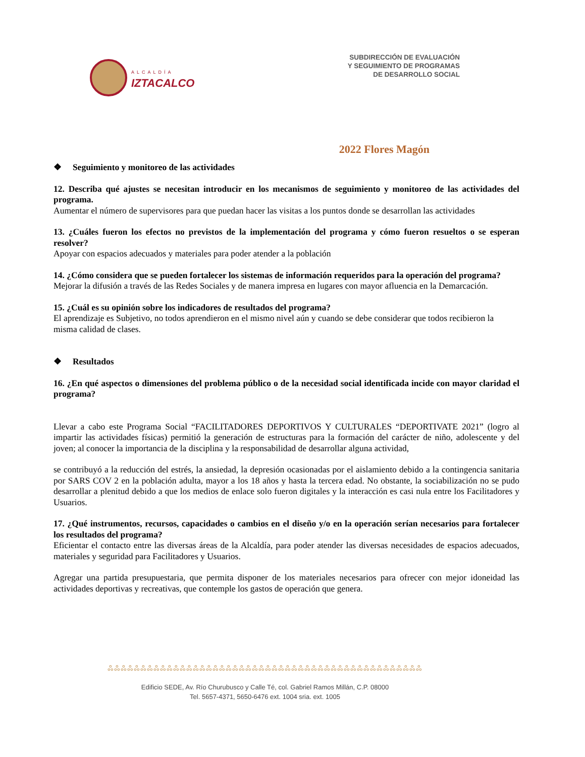ALCALDÍA
IZTACALCO
SUBDIRECCIÓN DE EVALUACIÓN
Y SEGUIMIENTO DE PROGRAMAS
DE DESARROLLO SOCIAL
2022 Flores Magón
❖ Seguimiento y monitoreo de las actividades
12. Describa qué ajustes se necesitan introducir en los mecanismos de seguimiento y monitoreo de las actividades del programa.
Aumentar el número de supervisores para que puedan hacer las visitas a los puntos donde se desarrollan las actividades
13. ¿Cuáles fueron los efectos no previstos de la implementación del programa y cómo fueron resueltos o se esperan resolver?
Apoyar con espacios adecuados y materiales para poder atender a la población
14. ¿Cómo considera que se pueden fortalecer los sistemas de información requeridos para la operación del programa?
Mejorar la difusión a través de las Redes Sociales y de manera impresa en lugares con mayor afluencia en la Demarcación.
15. ¿Cuál es su opinión sobre los indicadores de resultados del programa?
El aprendizaje es Subjetivo, no todos aprendieron en el mismo nivel aún y cuando se debe considerar que todos recibieron la misma calidad de clases.
❖ Resultados
16. ¿En qué aspectos o dimensiones del problema público o de la necesidad social identificada incide con mayor claridad el programa?
Llevar a cabo este Programa Social “FACILITADORES DEPORTIVOS Y CULTURALES “DEPORTIVATE 2021” (logro al impartir las actividades físicas) permitió la generación de estructuras para la formación del carácter de niño, adolescente y del joven; al conocer la importancia de la disciplina y la responsabilidad de desarrollar alguna actividad,
se contribuyó a la reducción del estrés, la ansiedad, la depresión ocasionadas por el aislamiento debido a la contingencia sanitaria por SARS COV 2 en la población adulta, mayor a los 18 años y hasta la tercera edad. No obstante, la sociabilización no se pudo desarrollar a plenitud debido a que los medios de enlace solo fueron digitales y la interacción es casi nula entre los Facilitadores y Usuarios.
17. ¿Qué instrumentos, recursos, capacidades o cambios en el diseño y/o en la operación serían necesarios para fortalecer los resultados del programa?
Eficientar el contacto entre las diversas áreas de la Alcaldía, para poder atender las diversas necesidades de espacios adecuados, materiales y seguridad para Facilitadores y Usuarios.
Agregar una partida presupuestaria, que permita disponer de los materiales necesarios para ofrecer con mejor idoneidad las actividades deportivas y recreativas, que contemple los gastos de operación que genera.
ஃஃஃஃஃஃஃஃஃஃஃஃஃஃஃஃஃஃஃஃஃஃஃஃஃஃஃஃஃஃஃஃஃஃஃஃஃஃஃஃஃஃஃஃஃஃஃஃ
Edificio SEDE, Av. Río Churubusco y Calle Té, col. Gabriel Ramos Millán, C.P. 08000
Tel. 5657-4371, 5650-6476 ext. 1004 sria. ext. 1005